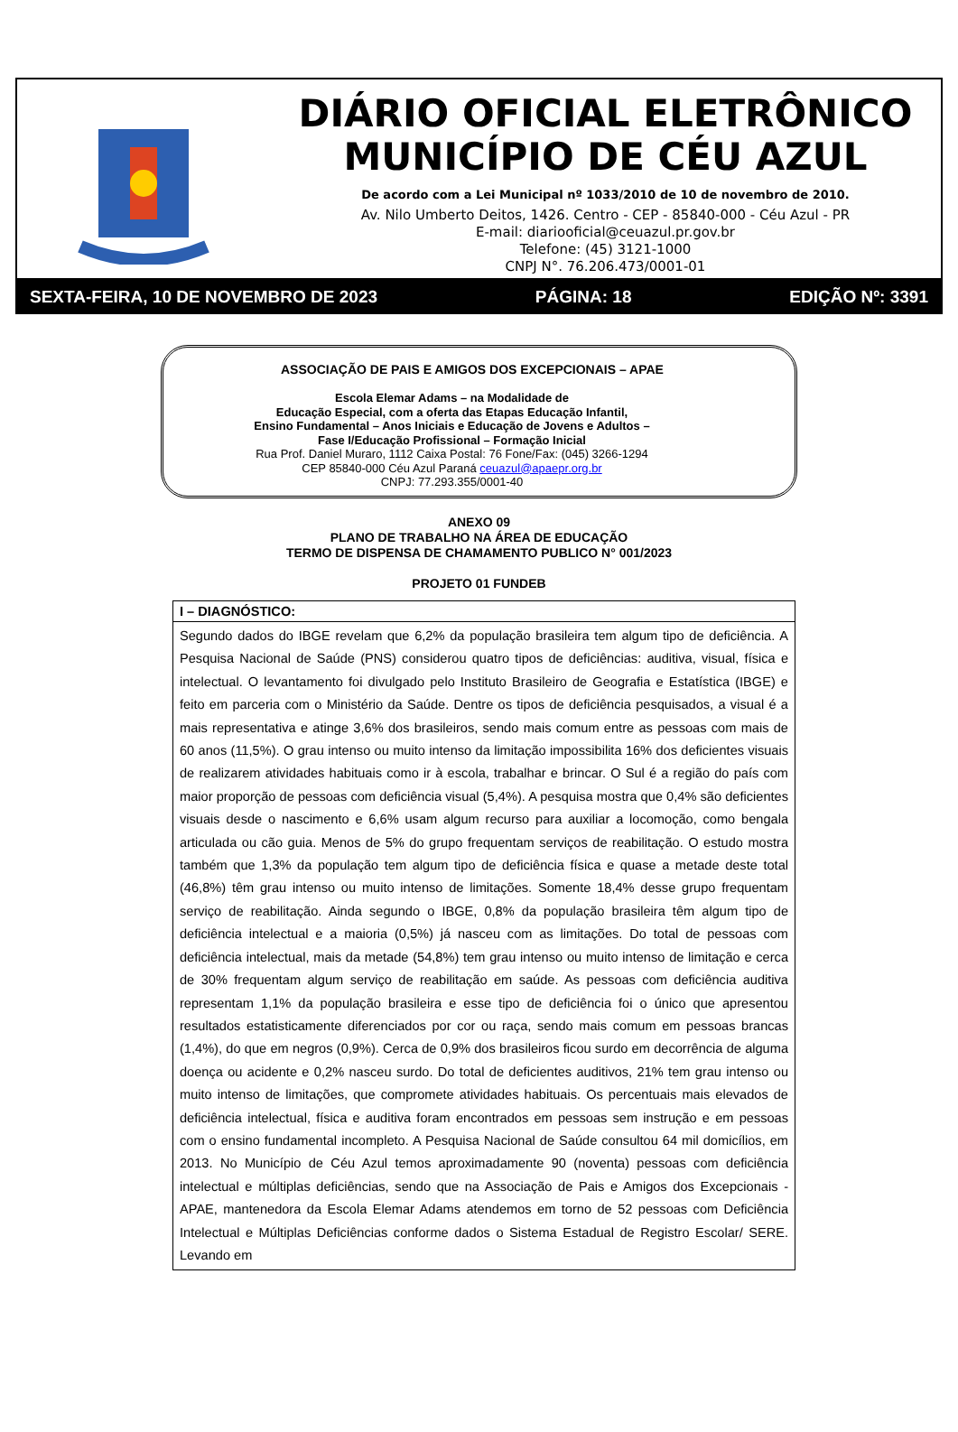DIÁRIO OFICIAL ELETRÔNICO
MUNICÍPIO DE CÉU AZUL
De acordo com a Lei Municipal nº 1033/2010 de 10 de novembro de 2010.
Av. Nilo Umberto Deitos, 1426. Centro - CEP - 85840-000 - Céu Azul - PR
E-mail: diariooficial@ceuazul.pr.gov.br
Telefone: (45) 3121-1000
CNPJ N°. 76.206.473/0001-01
SEXTA-FEIRA, 10 DE NOVEMBRO DE 2023 PÁGINA: 18 EDIÇÃO Nº: 3391
ASSOCIAÇÃO DE PAIS E AMIGOS DOS EXCEPCIONAIS – APAE
Escola Elemar Adams – na Modalidade de
Educação Especial, com a oferta das Etapas Educação Infantil,
Ensino Fundamental – Anos Iniciais e Educação de Jovens e Adultos –
Fase I/Educação Profissional – Formação Inicial
Rua Prof. Daniel Muraro, 1112 Caixa Postal: 76 Fone/Fax: (045) 3266-1294
CEP 85840-000 Céu Azul Paraná ceuazul@apaepr.org.br
CNPJ: 77.293.355/0001-40
ANEXO 09
PLANO DE TRABALHO NA ÁREA DE EDUCAÇÃO
TERMO DE DISPENSA DE CHAMAMENTO PUBLICO N° 001/2023
PROJETO 01 FUNDEB
| I – DIAGNÓSTICO: |
| Segundo dados do IBGE revelam que 6,2% da população brasileira tem algum tipo de deficiência. A Pesquisa Nacional de Saúde (PNS) considerou quatro tipos de deficiências: auditiva, visual, física e intelectual. O levantamento foi divulgado pelo Instituto Brasileiro de Geografia e Estatística (IBGE) e feito em parceria com o Ministério da Saúde. Dentre os tipos de deficiência pesquisados, a visual é a mais representativa e atinge 3,6% dos brasileiros, sendo mais comum entre as pessoas com mais de 60 anos (11,5%). O grau intenso ou muito intenso da limitação impossibilita 16% dos deficientes visuais de realizarem atividades habituais como ir à escola, trabalhar e brincar. O Sul é a região do país com maior proporção de pessoas com deficiência visual (5,4%). A pesquisa mostra que 0,4% são deficientes visuais desde o nascimento e 6,6% usam algum recurso para auxiliar a locomoção, como bengala articulada ou cão guia. Menos de 5% do grupo frequentam serviços de reabilitação. O estudo mostra também que 1,3% da população tem algum tipo de deficiência física e quase a metade deste total (46,8%) têm grau intenso ou muito intenso de limitações. Somente 18,4% desse grupo frequentam serviço de reabilitação. Ainda segundo o IBGE, 0,8% da população brasileira têm algum tipo de deficiência intelectual e a maioria (0,5%) já nasceu com as limitações. Do total de pessoas com deficiência intelectual, mais da metade (54,8%) tem grau intenso ou muito intenso de limitação e cerca de 30% frequentam algum serviço de reabilitação em saúde. As pessoas com deficiência auditiva representam 1,1% da população brasileira e esse tipo de deficiência foi o único que apresentou resultados estatisticamente diferenciados por cor ou raça, sendo mais comum em pessoas brancas (1,4%), do que em negros (0,9%). Cerca de 0,9% dos brasileiros ficou surdo em decorrência de alguma doença ou acidente e 0,2% nasceu surdo. Do total de deficientes auditivos, 21% tem grau intenso ou muito intenso de limitações, que compromete atividades habituais. Os percentuais mais elevados de deficiência intelectual, física e auditiva foram encontrados em pessoas sem instrução e em pessoas com o ensino fundamental incompleto. A Pesquisa Nacional de Saúde consultou 64 mil domicílios, em 2013. No Município de Céu Azul temos aproximadamente 90 (noventa) pessoas com deficiência intelectual e múltiplas deficiências, sendo que na Associação de Pais e Amigos dos Excepcionais - APAE, mantenedora da Escola Elemar Adams atendemos em torno de 52 pessoas com Deficiência Intelectual e Múltiplas Deficiências conforme dados o Sistema Estadual de Registro Escolar/ SERE. Levando em |